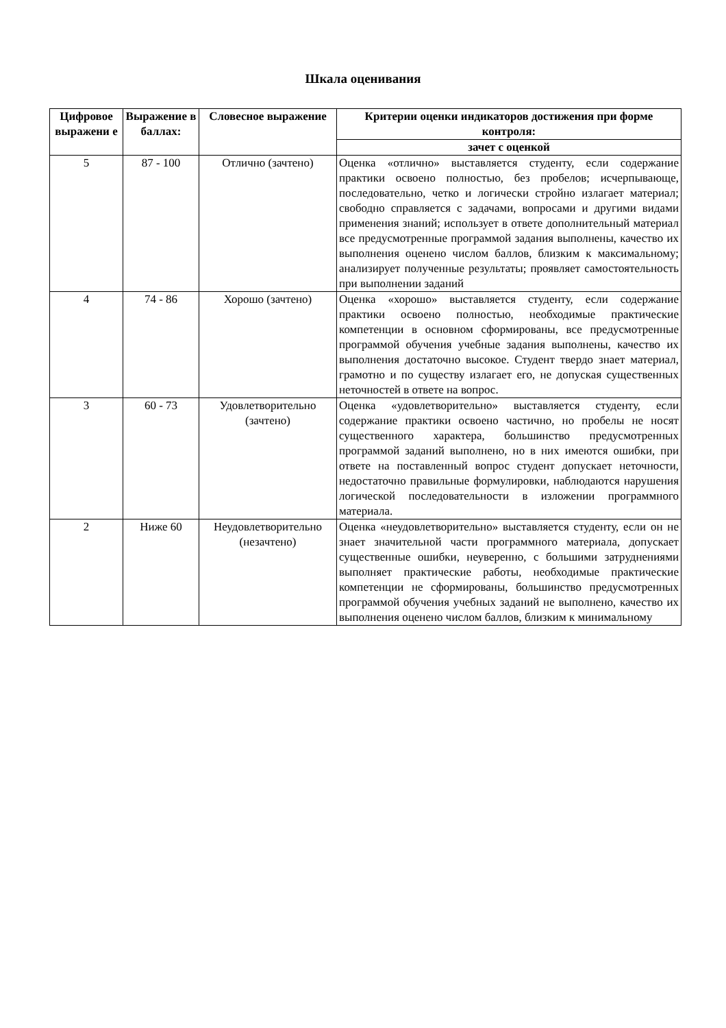Шкала оценивания
| Цифровое выражени е | Выражение в баллах: | Словесное выражение | Критерии оценки индикаторов достижения при форме контроля: |
| --- | --- | --- | --- |
| | | | зачет с оценкой |
| 5 | 87 - 100 | Отлично (зачтено) | Оценка «отлично» выставляется студенту, если содержание практики освоено полностью, без пробелов; исчерпывающе, последовательно, четко и логически стройно излагает материал; свободно справляется с задачами, вопросами и другими видами применения знаний; использует в ответе дополнительный материал все предусмотренные программой задания выполнены, качество их выполнения оценено числом баллов, близким к максимальному; анализирует полученные результаты; проявляет самостоятельность при выполнении заданий |
| 4 | 74 - 86 | Хорошо (зачтено) | Оценка «хорошо» выставляется студенту, если содержание практики освоено полностью, необходимые практические компетенции в основном сформированы, все предусмотренные программой обучения учебные задания выполнены, качество их выполнения достаточно высокое. Студент твердо знает материал, грамотно и по существу излагает его, не допуская существенных неточностей в ответе на вопрос. |
| 3 | 60 - 73 | Удовлетворительно (зачтено) | Оценка «удовлетворительно» выставляется студенту, если содержание практики освоено частично, но пробелы не носят существенного характера, большинство предусмотренных программой заданий выполнено, но в них имеются ошибки, при ответе на поставленный вопрос студент допускает неточности, недостаточно правильные формулировки, наблюдаются нарушения логической последовательности в изложении программного материала. |
| 2 | Ниже 60 | Неудовлетворительно (незачтено) | Оценка «неудовлетворительно» выставляется студенту, если он не знает значительной части программного материала, допускает существенные ошибки, неуверенно, с большими затруднениями выполняет практические работы, необходимые практические компетенции не сформированы, большинство предусмотренных программой обучения учебных заданий не выполнено, качество их выполнения оценено числом баллов, близким к минимальному |